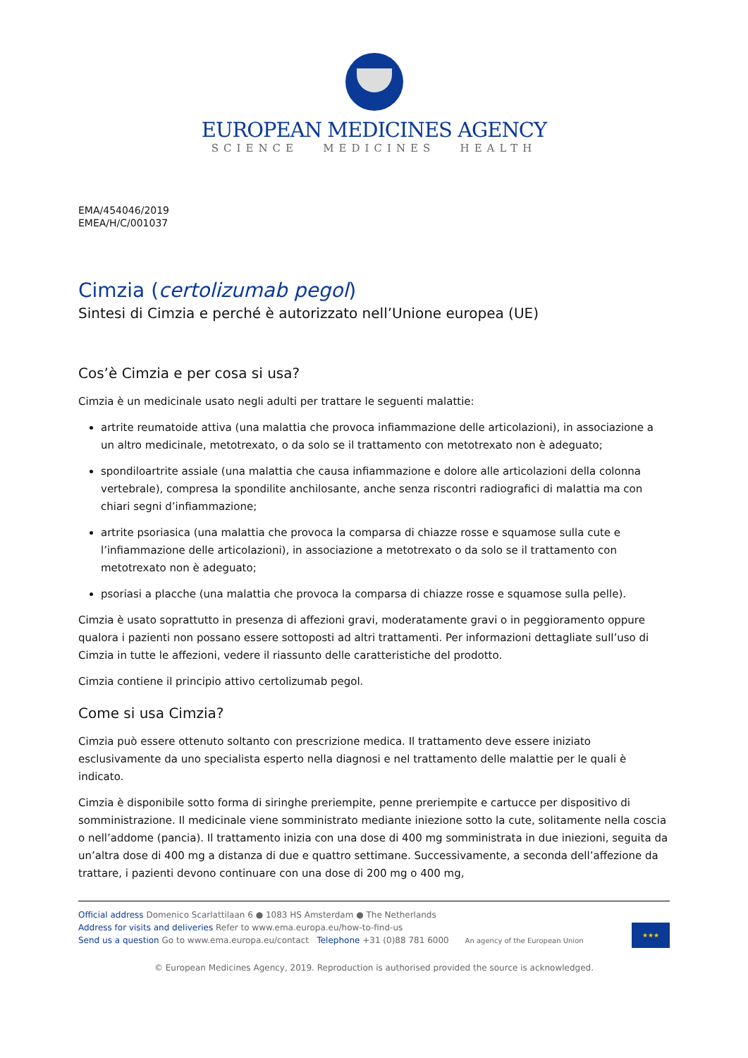EUROPEAN MEDICINES AGENCY
SCIENCE MEDICINES HEALTH
EMA/454046/2019
EMEA/H/C/001037
Cimzia (certolizumab pegol)
Sintesi di Cimzia e perché è autorizzato nell’Unione europea (UE)
Cos’è Cimzia e per cosa si usa?
Cimzia è un medicinale usato negli adulti per trattare le seguenti malattie:
artrite reumatoide attiva (una malattia che provoca infiammazione delle articolazioni), in associazione a un altro medicinale, metotrexato, o da solo se il trattamento con metotrexato non è adeguato;
spondiloartrite assiale (una malattia che causa infiammazione e dolore alle articolazioni della colonna vertebrale), compresa la spondilite anchilosante, anche senza riscontri radiografici di malattia ma con chiari segni d’infiammazione;
artrite psoriasica (una malattia che provoca la comparsa di chiazze rosse e squamose sulla cute e l’infiammazione delle articolazioni), in associazione a metotrexato o da solo se il trattamento con metotrexato non è adeguato;
psoriasi a placche (una malattia che provoca la comparsa di chiazze rosse e squamose sulla pelle).
Cimzia è usato soprattutto in presenza di affezioni gravi, moderatamente gravi o in peggioramento oppure qualora i pazienti non possano essere sottoposti ad altri trattamenti. Per informazioni dettagliate sull’uso di Cimzia in tutte le affezioni, vedere il riassunto delle caratteristiche del prodotto.
Cimzia contiene il principio attivo certolizumab pegol.
Come si usa Cimzia?
Cimzia può essere ottenuto soltanto con prescrizione medica. Il trattamento deve essere iniziato esclusivamente da uno specialista esperto nella diagnosi e nel trattamento delle malattie per le quali è indicato.
Cimzia è disponibile sotto forma di siringhe preriempite, penne preriempite e cartucce per dispositivo di somministrazione. Il medicinale viene somministrato mediante iniezione sotto la cute, solitamente nella coscia o nell’addome (pancia). Il trattamento inizia con una dose di 400 mg somministrata in due iniezioni, seguita da un’altra dose di 400 mg a distanza di due e quattro settimane. Successivamente, a seconda dell’affezione da trattare, i pazienti devono continuare con una dose di 200 mg o 400 mg,
Official address Domenico Scarlattilaan 6 ● 1083 HS Amsterdam ● The Netherlands
Address for visits and deliveries Refer to www.ema.europa.eu/how-to-find-us
Send us a question Go to www.ema.europa.eu/contact Telephone +31 (0)88 781 6000 An agency of the European Union
★★★
© European Medicines Agency, 2019. Reproduction is authorised provided the source is acknowledged.